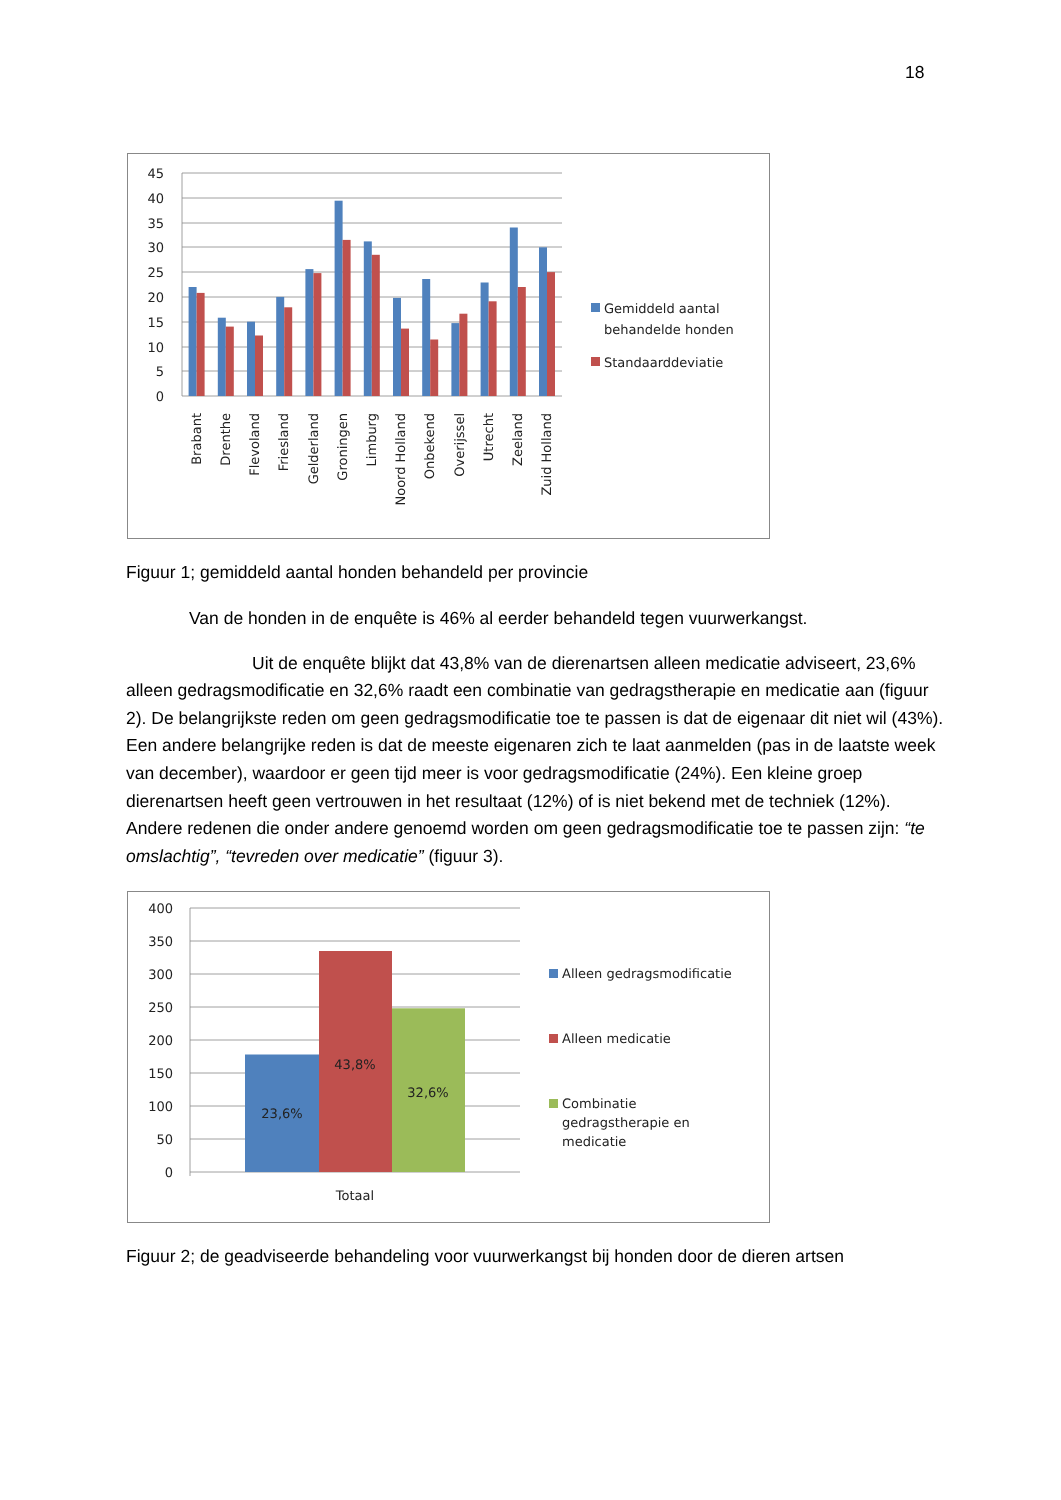18
45
40
35
30
25
20
15
10
5
0
Brabant
Drenthe
Flevoland
Friesland
Gelderland
Groningen
Limburg
Noord Holland
Onbekend
Overijssel
Utrecht
Zeeland
Zuid Holland
Gemiddeld aantal
behandelde honden
Standaarddeviatie
Figuur 1; gemiddeld aantal honden behandeld per provincie
Van de honden in de enquête is 46% al eerder behandeld tegen vuurwerkangst.
Uit de enquête blijkt dat 43,8% van de dierenartsen alleen medicatie adviseert, 23,6% alleen gedragsmodificatie en 32,6% raadt een combinatie van gedragstherapie en medicatie aan (figuur 2). De belangrijkste reden om geen gedragsmodificatie toe te passen is dat de eigenaar dit niet wil (43%). Een andere belangrijke reden is dat de meeste eigenaren zich te laat aanmelden (pas in de laatste week van december), waardoor er geen tijd meer is voor gedragsmodificatie (24%). Een kleine groep dierenartsen heeft geen vertrouwen in het resultaat (12%) of is niet bekend met de techniek (12%). Andere redenen die onder andere genoemd worden om geen gedragsmodificatie toe te passen zijn: “te omslachtig”, “tevreden over medicatie” (figuur 3).
400
350
300
250
200
150
100
50
0
23,6%
43,8%
32,6%
Totaal
Alleen gedragsmodificatie
Alleen medicatie
Combinatie
gedragstherapie en
medicatie
Figuur 2; de geadviseerde behandeling voor vuurwerkangst bij honden door de dieren artsen